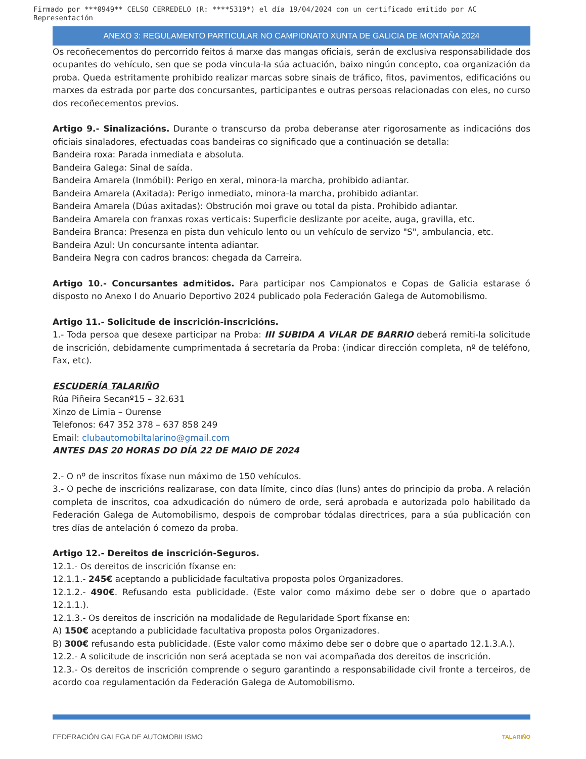Firmado por ***0949** CELSO CERREDELO (R: ****5319*) el día 19/04/2024 con un certificado emitido por AC Representación
ANEXO 3: REGULAMENTO PARTICULAR NO CAMPIONATO XUNTA DE GALICIA DE MONTAÑA 2024
Os recoñecementos do percorrido feitos á marxe das mangas oficiais, serán de exclusiva responsabilidade dos ocupantes do vehículo, sen que se poda vincula-la súa actuación, baixo ningún concepto, coa organización da proba. Queda estritamente prohibido realizar marcas sobre sinais de tráfico, fitos, pavimentos, edificacións ou marxes da estrada por parte dos concursantes, participantes e outras persoas relacionadas con eles, no curso dos recoñecementos previos.
Artigo 9.- Sinalizacións. Durante o transcurso da proba deberanse ater rigorosamente as indicacións dos oficiais sinaladores, efectuadas coas bandeiras co significado que a continuación se detalla:
Bandeira roxa: Parada inmediata e absoluta.
Bandeira Galega: Sinal de saída.
Bandeira Amarela (Inmóbil): Perigo en xeral, minora-la marcha, prohibido adiantar.
Bandeira Amarela (Axitada): Perigo inmediato, minora-la marcha, prohibido adiantar.
Bandeira Amarela (Dúas axitadas): Obstrución moi grave ou total da pista. Prohibido adiantar.
Bandeira Amarela con franxas roxas verticais: Superficie deslizante por aceite, auga, gravilla, etc.
Bandeira Branca: Presenza en pista dun vehículo lento ou un vehículo de servizo "S", ambulancia, etc.
Bandeira Azul: Un concursante intenta adiantar.
Bandeira Negra con cadros brancos: chegada da Carreira.
Artigo 10.- Concursantes admitidos. Para participar nos Campionatos e Copas de Galicia estarase ó disposto no Anexo I do Anuario Deportivo 2024 publicado pola Federación Galega de Automobilismo.
Artigo 11.- Solicitude de inscrición-inscricións.
1.- Toda persoa que desexe participar na Proba: III SUBIDA A VILAR DE BARRIO deberá remiti-la solicitude de inscrición, debidamente cumprimentada á secretaría da Proba: (indicar dirección completa, nº de teléfono, Fax, etc).
ESCUDERÍA TALARIÑO
Rúa Piñeira Secanº15 – 32.631
Xinzo de Limia – Ourense
Telefonos: 647 352 378 – 637 858 249
Email: clubautomobiltalarino@gmail.com
ANTES DAS 20 HORAS DO DÍA 22 DE MAIO DE 2024
2.- O nº de inscritos fíxase nun máximo de 150 vehículos.
3.- O peche de inscricións realizarase, con data límite, cinco días (luns) antes do principio da proba. A relación completa de inscritos, coa adxudicación do número de orde, será aprobada e autorizada polo habilitado da Federación Galega de Automobilismo, despois de comprobar tódalas directrices, para a súa publicación con tres días de antelación ó comezo da proba.
Artigo 12.- Dereitos de inscrición-Seguros.
12.1.- Os dereitos de inscrición fíxanse en:
12.1.1.- 245€ aceptando a publicidade facultativa proposta polos Organizadores.
12.1.2.- 490€. Refusando esta publicidade. (Este valor como máximo debe ser o dobre que o apartado 12.1.1.).
12.1.3.- Os dereitos de inscrición na modalidade de Regularidade Sport fíxanse en:
A) 150€ aceptando a publicidade facultativa proposta polos Organizadores.
B) 300€ refusando esta publicidade. (Este valor como máximo debe ser o dobre que o apartado 12.1.3.A.).
12.2.- A solicitude de inscrición non será aceptada se non vai acompañada dos dereitos de inscrición.
12.3.- Os dereitos de inscrición comprende o seguro garantindo a responsabilidade civil fronte a terceiros, de acordo coa regulamentación da Federación Galega de Automobilismo.
FEDERACIÓN GALEGA DE AUTOMOBILISMO TALARIÑO